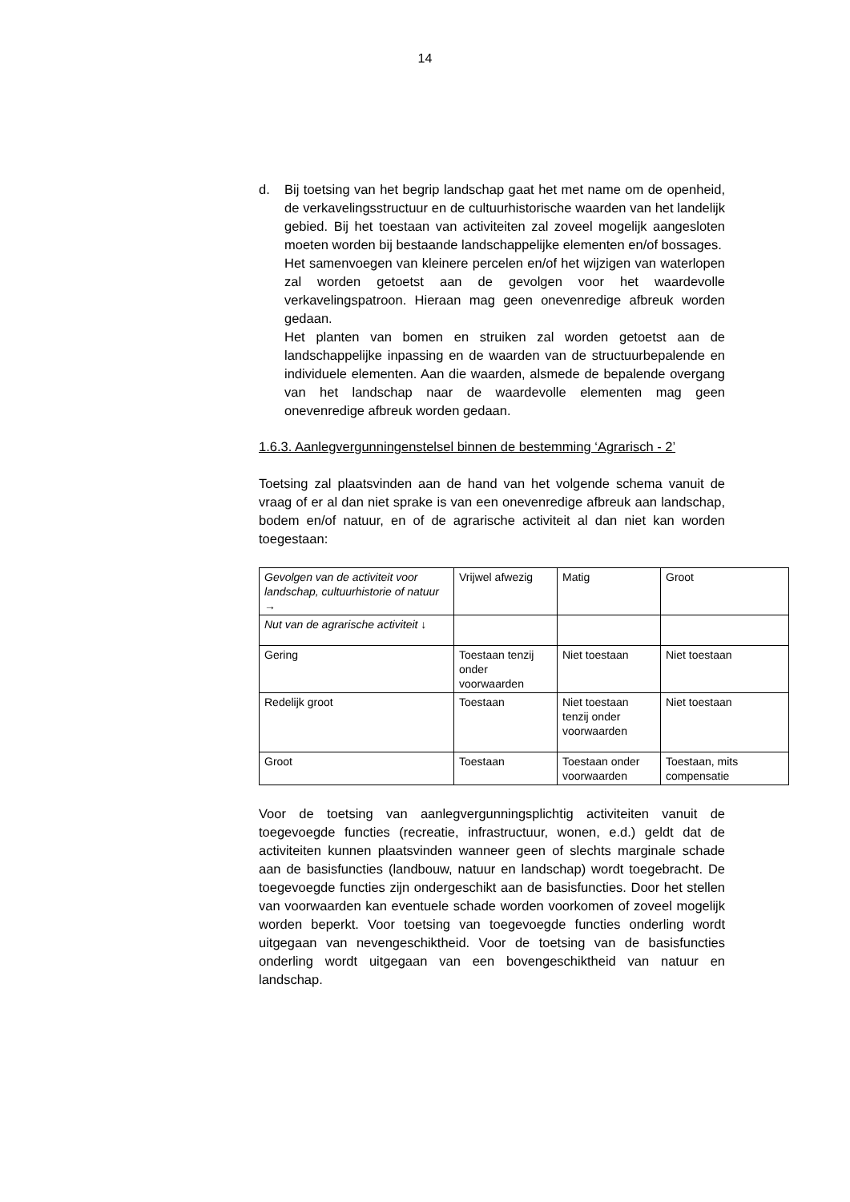14
d. Bij toetsing van het begrip landschap gaat het met name om de openheid, de verkavelingsstructuur en de cultuurhistorische waarden van het landelijk gebied. Bij het toestaan van activiteiten zal zoveel mogelijk aangesloten moeten worden bij bestaande landschappelijke elementen en/of bossages.
Het samenvoegen van kleinere percelen en/of het wijzigen van waterlopen zal worden getoetst aan de gevolgen voor het waardevolle verkavelingspatroon. Hieraan mag geen onevenredige afbreuk worden gedaan.
Het planten van bomen en struiken zal worden getoetst aan de landschappelijke inpassing en de waarden van de structuurbepalende en individuele elementen. Aan die waarden, alsmede de bepalende overgang van het landschap naar de waardevolle elementen mag geen onevenredige afbreuk worden gedaan.
1.6.3. Aanlegvergunningenstelsel binnen de bestemming ‘Agrarisch - 2’
Toetsing zal plaatsvinden aan de hand van het volgende schema vanuit de vraag of er al dan niet sprake is van een onevenredige afbreuk aan landschap, bodem en/of natuur, en of de agrarische activiteit al dan niet kan worden toegestaan:
| Gevolgen van de activiteit voor landschap, cultuurhistorie of natuur → | Vrijwel afwezig | Matig | Groot |
| Nut van de agrarische activiteit ↓ | | | |
| Gering | Toestaan tenzij onder voorwaarden | Niet toestaan | Niet toestaan |
| Redelijk groot | Toestaan | Niet toestaan tenzij onder voorwaarden | Niet toestaan |
| Groot | Toestaan | Toestaan onder voorwaarden | Toestaan, mits compensatie |
Voor de toetsing van aanlegvergunningsplichtig activiteiten vanuit de toegevoegde functies (recreatie, infrastructuur, wonen, e.d.) geldt dat de activiteiten kunnen plaatsvinden wanneer geen of slechts marginale schade aan de basisfuncties (landbouw, natuur en landschap) wordt toegebracht. De toegevoegde functies zijn ondergeschikt aan de basisfuncties. Door het stellen van voorwaarden kan eventuele schade worden voorkomen of zoveel mogelijk worden beperkt. Voor toetsing van toegevoegde functies onderling wordt uitgegaan van nevengeschiktheid. Voor de toetsing van de basisfuncties onderling wordt uitgegaan van een bovengeschiktheid van natuur en landschap.